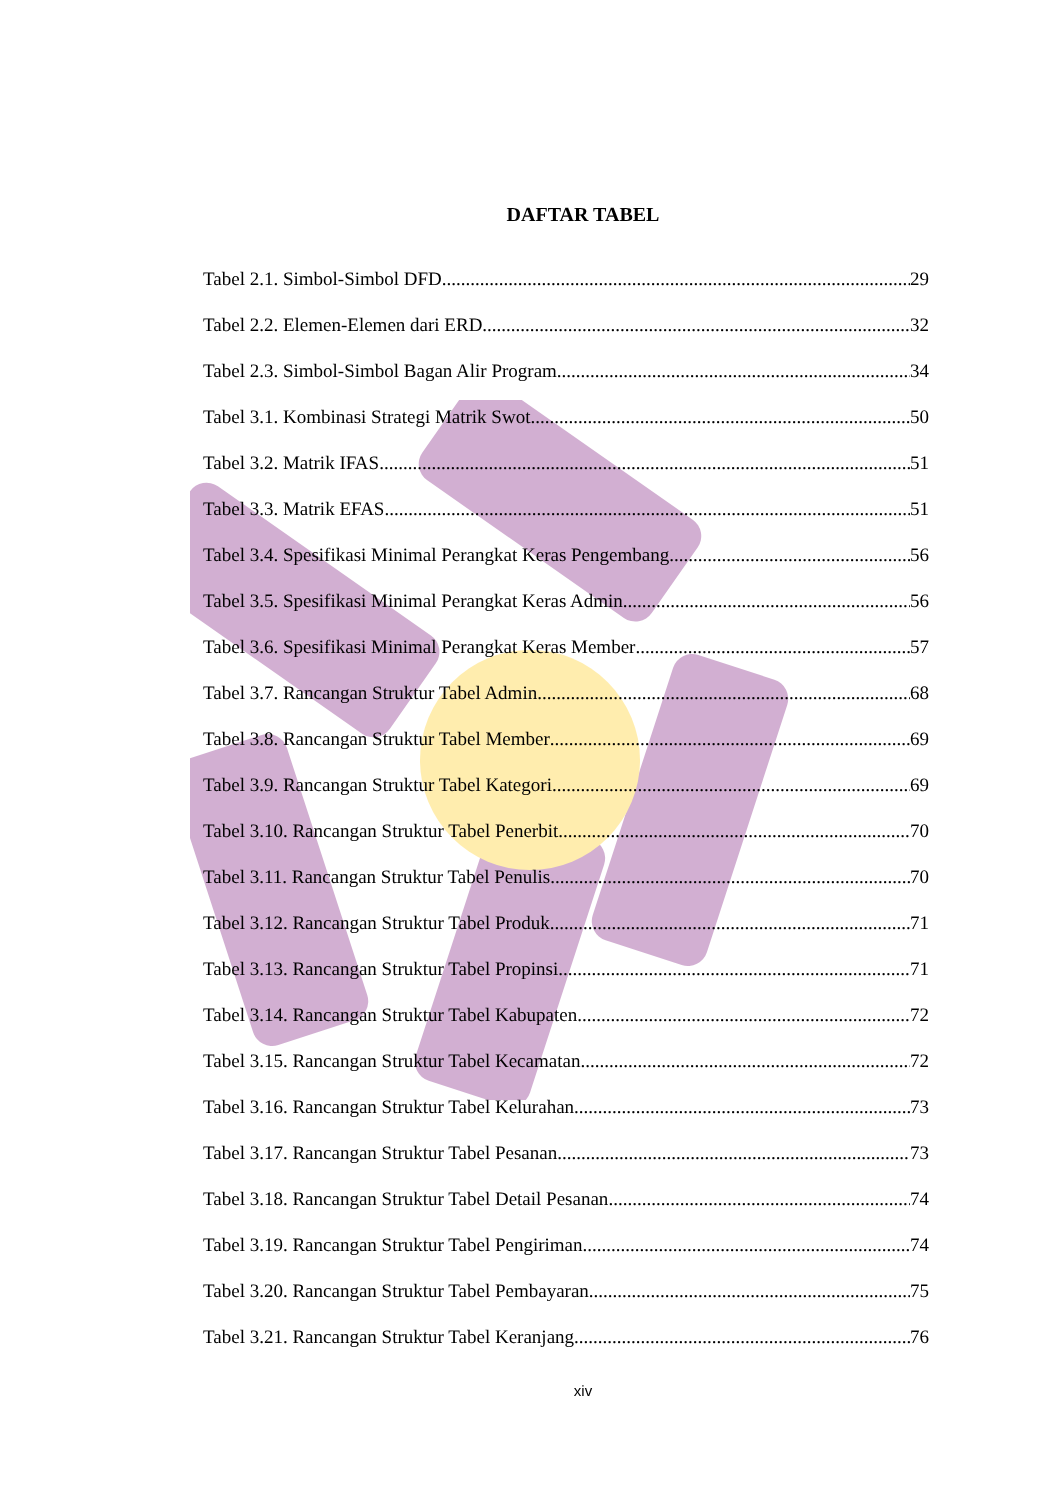DAFTAR TABEL
Tabel 2.1. Simbol-Simbol DFD 29
Tabel 2.2. Elemen-Elemen dari ERD 32
Tabel 2.3. Simbol-Simbol Bagan Alir Program 34
Tabel 3.1. Kombinasi Strategi Matrik Swot 50
Tabel 3.2. Matrik IFAS 51
Tabel 3.3. Matrik EFAS 51
Tabel 3.4. Spesifikasi Minimal Perangkat Keras Pengembang 56
Tabel 3.5. Spesifikasi Minimal Perangkat Keras Admin 56
Tabel 3.6. Spesifikasi Minimal Perangkat Keras Member 57
Tabel 3.7. Rancangan Struktur Tabel Admin 68
Tabel 3.8. Rancangan Struktur Tabel Member 69
Tabel 3.9. Rancangan Struktur Tabel Kategori 69
Tabel 3.10. Rancangan Struktur Tabel Penerbit 70
Tabel 3.11. Rancangan Struktur Tabel Penulis 70
Tabel 3.12. Rancangan Struktur Tabel Produk 71
Tabel 3.13. Rancangan Struktur Tabel Propinsi 71
Tabel 3.14. Rancangan Struktur Tabel Kabupaten 72
Tabel 3.15. Rancangan Struktur Tabel Kecamatan 72
Tabel 3.16. Rancangan Struktur Tabel Kelurahan 73
Tabel 3.17. Rancangan Struktur Tabel Pesanan 73
Tabel 3.18. Rancangan Struktur Tabel Detail Pesanan 74
Tabel 3.19. Rancangan Struktur Tabel Pengiriman 74
Tabel 3.20. Rancangan Struktur Tabel Pembayaran 75
Tabel 3.21. Rancangan Struktur Tabel Keranjang 76
xiv